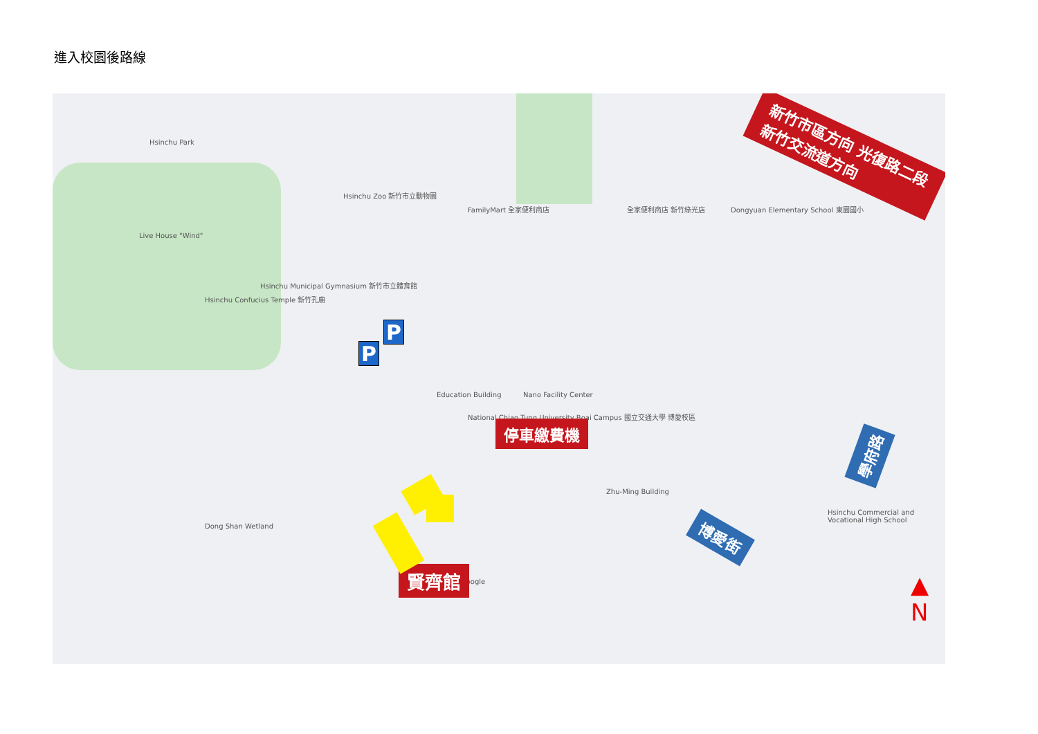進入校園後路線
Hsinchu Park
Live House "Wind"
Hsinchu Confucius Temple 新竹孔廟
Hsinchu Zoo 新竹市立動物園
FamilyMart 全家便利商店
Hsinchu Municipal Gymnasium 新竹市立體育館
全家便利商店 新竹綠光店
Dongyuan Elementary School 東園國小
National Chiao Tung University Boai Campus 國立交通大學 博愛校區
Education Building Nano Facility Center
Zhu-Ming Building
Hsinchu Commercial and Vocational High School
Dong Shan Wetland
Google
新竹市區方向 光復路二段 新竹交流道方向
停車繳費機
賢齊館
學府路
博愛街
P
P
▲
N